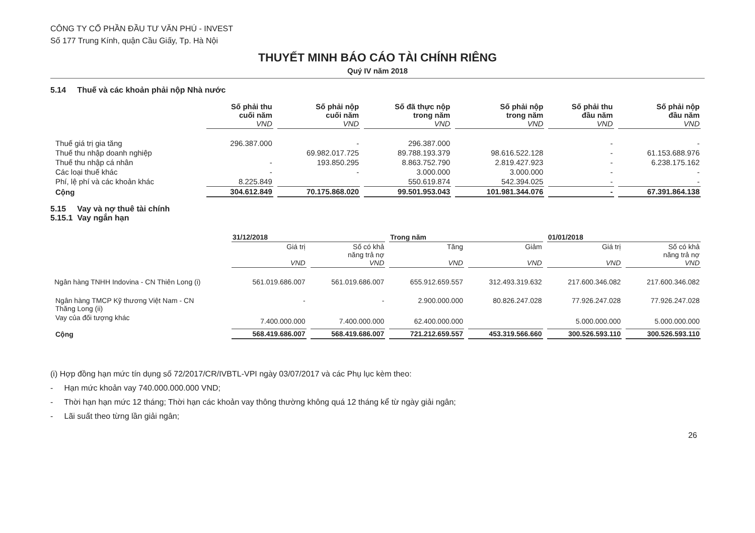CÔNG TY CỔ PHẦN ĐẦU TƯ VĂN PHÚ - INVEST
Số 177 Trung Kính, quận Cầu Giấy, Tp. Hà Nội
THUYẾT MINH BÁO CÁO TÀI CHÍNH RIÊNG
Quý IV năm 2018
5.14 Thuế và các khoản phải nộp Nhà nước
| | Số phải thu cuối năm VND | Số phải nộp cuối năm VND | Số đã thực nộp trong năm VND | Số phải nộp trong năm VND | Số phải thu đầu năm VND | Số phải nộp đầu năm VND |
| --- | --- | --- | --- | --- | --- | --- |
| Thuế giá trị gia tăng | 296.387.000 | - | 296.387.000 | | - | - |
| Thuế thu nhập doanh nghiệp | | 69.982.017.725 | 89.788.193.379 | 98.616.522.128 | - | 61.153.688.976 |
| Thuế thu nhập cá nhân | - | 193.850.295 | 8.863.752.790 | 2.819.427.923 | - | 6.238.175.162 |
| Các loại thuế khác | - | - | 3.000.000 | 3.000.000 | - | - |
| Phí, lệ phí và các khoản khác | 8.225.849 | | 550.619.874 | 542.394.025 | - | - |
| Cộng | 304.612.849 | 70.175.868.020 | 99.501.953.043 | 101.981.344.076 | - | 67.391.864.138 |
5.15 Vay và nợ thuê tài chính
5.15.1 Vay ngắn hạn
| | 31/12/2018 | | Trong năm | | 01/01/2018 | |
| --- | --- | --- | --- | --- | --- | --- |
| | Giá trị VND | Số có khả năng trả nợ VND | Tăng VND | Giảm VND | Giá trị VND | Số có khả năng trả nợ VND |
| Ngân hàng TNHH Indovina - CN Thiên Long (i) | 561.019.686.007 | 561.019.686.007 | 655.912.659.557 | 312.493.319.632 | 217.600.346.082 | 217.600.346.082 |
| Ngân hàng TMCP Kỹ thương Việt Nam - CN Thăng Long (ii) | - | - | 2.900.000.000 | 80.826.247.028 | 77.926.247.028 | 77.926.247.028 |
| Vay của đối tượng khác | 7.400.000.000 | 7.400.000.000 | 62.400.000.000 | | 5.000.000.000 | 5.000.000.000 |
| Cộng | 568.419.686.007 | 568.419.686.007 | 721.212.659.557 | 453.319.566.660 | 300.526.593.110 | 300.526.593.110 |
(i) Hợp đồng hạn mức tín dụng số 72/2017/CR/IVBTL-VPI ngày 03/07/2017 và các Phụ lục kèm theo:
- Hạn mức khoản vay 740.000.000.000 VND;
- Thời hạn hạn mức 12 tháng; Thời hạn các khoản vay thông thường không quá 12 tháng kể từ ngày giải ngân;
- Lãi suất theo từng lần giải ngân;
26